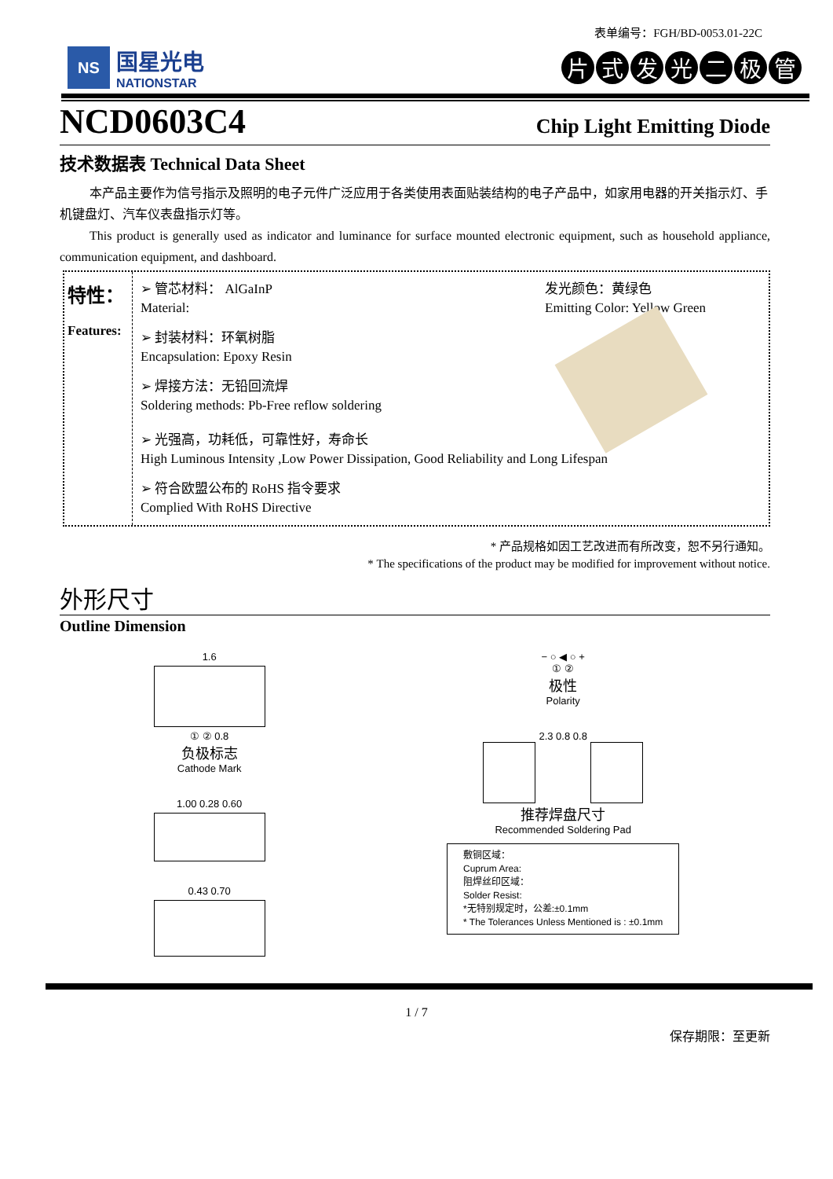表单编号：FGH/BD-0053.01-22C
NS
国星光电
NATIONSTAR
片式发光二极管
NCD0603C4
Chip Light Emitting Diode
技术数据表 Technical Data Sheet
本产品主要作为信号指示及照明的电子元件广泛应用于各类使用表面贴装结构的电子产品中，如家用电器的开关指示灯、手机键盘灯、汽车仪表盘指示灯等。
This product is generally used as indicator and luminance for surface mounted electronic equipment, such as household appliance, communication equipment, and dashboard.
特性：
Features:
➢ 管芯材料： AlGaInP
Material:
发光颜色：黄绿色
Emitting Color: Yellow Green
➢ 封装材料：环氧树脂
Encapsulation: Epoxy Resin
➢ 焊接方法：无铅回流焊
Soldering methods: Pb-Free reflow soldering
➢ 光强高，功耗低，可靠性好，寿命长
High Luminous Intensity ,Low Power Dissipation, Good Reliability and Long Lifespan
➢ 符合欧盟公布的 RoHS 指令要求
Complied With RoHS Directive
* 产品规格如因工艺改进而有所改变，恕不另行通知。
* The specifications of the product may be modified for improvement without notice.
外形尺寸
Outline Dimension
1.6
① ② 0.8
负极标志
Cathode Mark
1.00 0.28 0.60
0.43 0.70
− ○ ◀ ○ +
① ②
极性
Polarity
2.3 0.8 0.8
推荐焊盘尺寸
Recommended Soldering Pad
敷铜区域：
Cuprum Area:
阻焊丝印区域：
Solder Resist:
*无特别规定时，公差:±0.1mm
* The Tolerances Unless Mentioned is : ±0.1mm
1 / 7
保存期限：至更新